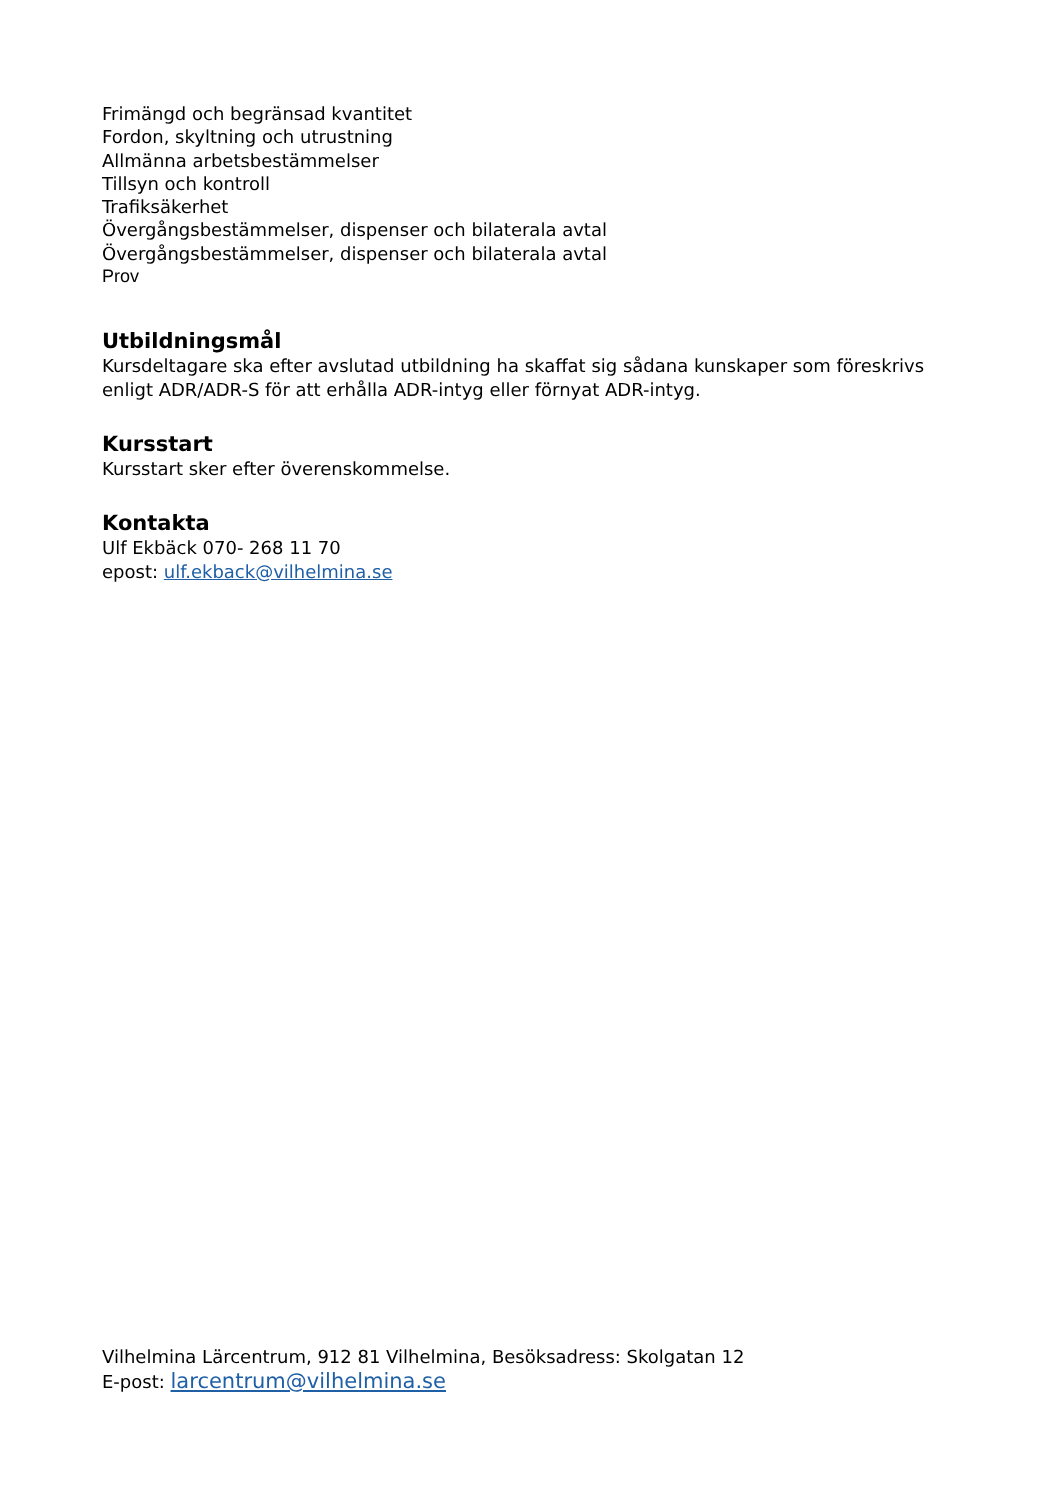Frimängd och begränsad kvantitet
Fordon, skyltning och utrustning
Allmänna arbetsbestämmelser
Tillsyn och kontroll
Trafiksäkerhet
Övergångsbestämmelser, dispenser och bilaterala avtal
Övergångsbestämmelser, dispenser och bilaterala avtal
Prov
Utbildningsmål
Kursdeltagare ska efter avslutad utbildning ha skaffat sig sådana kunskaper som föreskrivs enligt ADR/ADR-S för att erhålla ADR-intyg eller förnyat ADR-intyg.
Kursstart
Kursstart sker efter överenskommelse.
Kontakta
Ulf Ekbäck 070- 268 11 70
epost: ulf.ekback@vilhelmina.se
Vilhelmina Lärcentrum, 912 81 Vilhelmina, Besöksadress: Skolgatan 12
E-post: larcentrum@vilhelmina.se